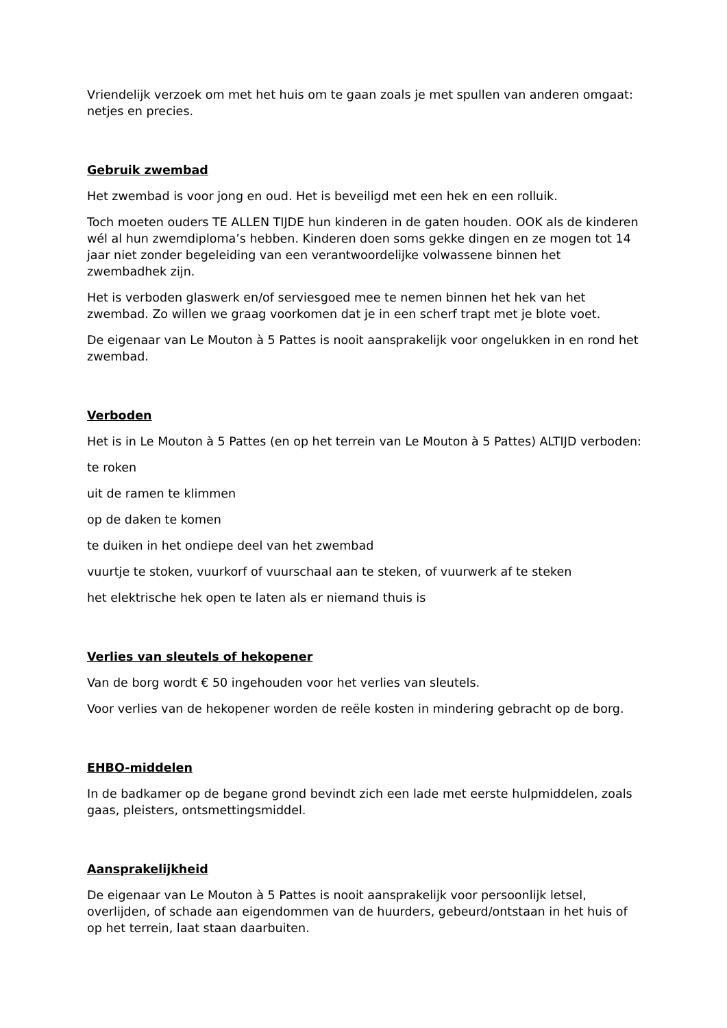Vriendelijk verzoek om met het huis om te gaan zoals je met spullen van anderen omgaat: netjes en precies.
Gebruik zwembad
Het zwembad is voor jong en oud. Het is beveiligd met een hek en een rolluik.
Toch moeten ouders TE ALLEN TIJDE hun kinderen in de gaten houden. OOK als de kinderen wél al hun zwemdiploma’s hebben. Kinderen doen soms gekke dingen en ze mogen tot 14 jaar niet zonder begeleiding van een verantwoordelijke volwassene binnen het zwembadhek zijn.
Het is verboden glaswerk en/of serviesgoed mee te nemen binnen het hek van het zwembad. Zo willen we graag voorkomen dat je in een scherf trapt met je blote voet.
De eigenaar van Le Mouton à 5 Pattes is nooit aansprakelijk voor ongelukken in en rond het zwembad.
Verboden
Het is in Le Mouton à 5 Pattes (en op het terrein van Le Mouton à 5 Pattes) ALTIJD verboden:
te roken
uit de ramen te klimmen
op de daken te komen
te duiken in het ondiepe deel van het zwembad
vuurtje te stoken, vuurkorf of vuurschaal aan te steken, of vuurwerk af te steken
het elektrische hek open te laten als er niemand thuis is
Verlies van sleutels of hekopener
Van de borg wordt € 50 ingehouden voor het verlies van sleutels.
Voor verlies van de hekopener worden de reële kosten in mindering gebracht op de borg.
EHBO-middelen
In de badkamer op de begane grond bevindt zich een lade met eerste hulpmiddelen, zoals gaas, pleisters, ontsmettingsmiddel.
Aansprakelijkheid
De eigenaar van Le Mouton à 5 Pattes is nooit aansprakelijk voor persoonlijk letsel, overlijden, of schade aan eigendommen van de huurders, gebeurd/ontstaan in het huis of op het terrein, laat staan daarbuiten.